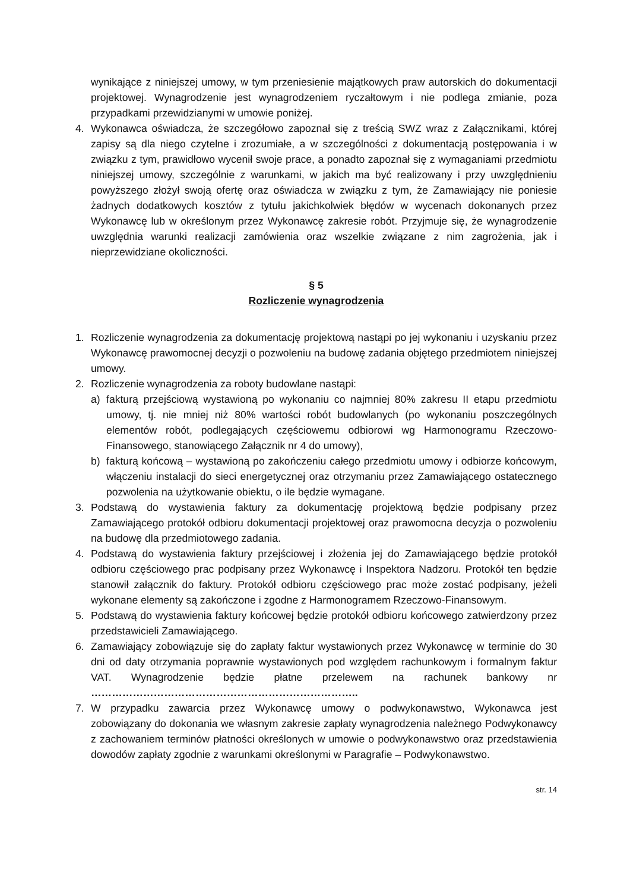wynikające z niniejszej umowy, w tym przeniesienie majątkowych praw autorskich do dokumentacji projektowej. Wynagrodzenie jest wynagrodzeniem ryczałtowym i nie podlega zmianie, poza przypadkami przewidzianymi w umowie poniżej.
4. Wykonawca oświadcza, że szczegółowo zapoznał się z treścią SWZ wraz z Załącznikami, której zapisy są dla niego czytelne i zrozumiałe, a w szczególności z dokumentacją postępowania i w związku z tym, prawidłowo wycenił swoje prace, a ponadto zapoznał się z wymaganiami przedmiotu niniejszej umowy, szczególnie z warunkami, w jakich ma być realizowany i przy uwzględnieniu powyższego złożył swoją ofertę oraz oświadcza w związku z tym, że Zamawiający nie poniesie żadnych dodatkowych kosztów z tytułu jakichkolwiek błędów w wycenach dokonanych przez Wykonawcę lub w określonym przez Wykonawcę zakresie robót. Przyjmuje się, że wynagrodzenie uwzględnia warunki realizacji zamówienia oraz wszelkie związane z nim zagrożenia, jak i nieprzewidziane okoliczności.
§ 5
Rozliczenie wynagrodzenia
1. Rozliczenie wynagrodzenia za dokumentację projektową nastąpi po jej wykonaniu i uzyskaniu przez Wykonawcę prawomocnej decyzji o pozwoleniu na budowę zadania objętego przedmiotem niniejszej umowy.
2. Rozliczenie wynagrodzenia za roboty budowlane nastąpi:
a) fakturą przejściową wystawioną po wykonaniu co najmniej 80% zakresu II etapu przedmiotu umowy, tj. nie mniej niż 80% wartości robót budowlanych (po wykonaniu poszczególnych elementów robót, podlegających częściowemu odbiorowi wg Harmonogramu Rzeczowo-Finansowego, stanowiącego Załącznik nr 4 do umowy),
b) fakturą końcową – wystawioną po zakończeniu całego przedmiotu umowy i odbiorze końcowym, włączeniu instalacji do sieci energetycznej oraz otrzymaniu przez Zamawiającego ostatecznego pozwolenia na użytkowanie obiektu, o ile będzie wymagane.
3. Podstawą do wystawienia faktury za dokumentację projektową będzie podpisany przez Zamawiającego protokół odbioru dokumentacji projektowej oraz prawomocna decyzja o pozwoleniu na budowę dla przedmiotowego zadania.
4. Podstawą do wystawienia faktury przejściowej i złożenia jej do Zamawiającego będzie protokół odbioru częściowego prac podpisany przez Wykonawcę i Inspektora Nadzoru. Protokół ten będzie stanowił załącznik do faktury. Protokół odbioru częściowego prac może zostać podpisany, jeżeli wykonane elementy są zakończone i zgodne z Harmonogramem Rzeczowo-Finansowym.
5. Podstawą do wystawienia faktury końcowej będzie protokół odbioru końcowego zatwierdzony przez przedstawicieli Zamawiającego.
6. Zamawiający zobowiązuje się do zapłaty faktur wystawionych przez Wykonawcę w terminie do 30 dni od daty otrzymania poprawnie wystawionych pod względem rachunkowym i formalnym faktur VAT. Wynagrodzenie będzie płatne przelewem na rachunek bankowy nr …………………………………………………………………..
7. W przypadku zawarcia przez Wykonawcę umowy o podwykonawstwo, Wykonawca jest zobowiązany do dokonania we własnym zakresie zapłaty wynagrodzenia należnego Podwykonawcy z zachowaniem terminów płatności określonych w umowie o podwykonawstwo oraz przedstawienia dowodów zapłaty zgodnie z warunkami określonymi w Paragrafie – Podwykonawstwo.
str. 14